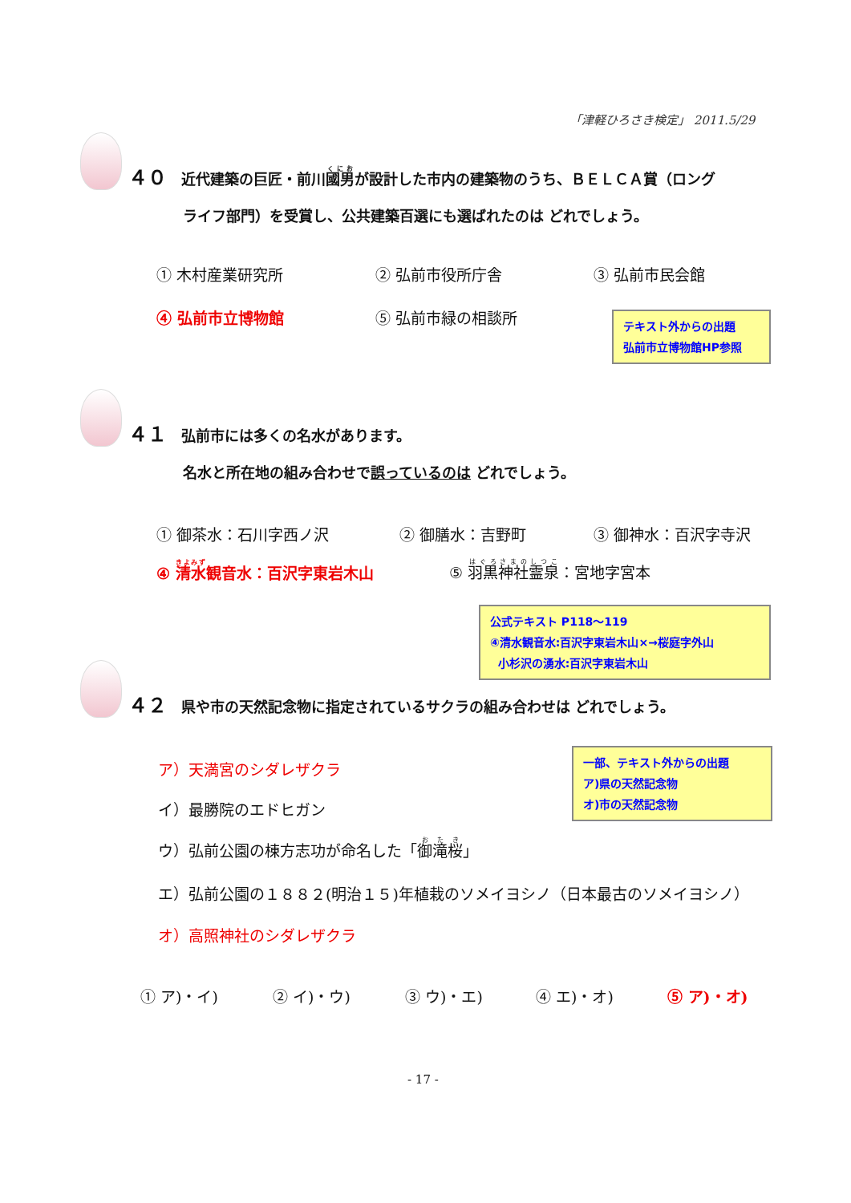「津軽ひろさき検定」 2011.5/29
４０ 近代建築の巨匠・前川國男が設計した市内の建築物のうち、ＢＥＬＣＡ賞（ロング
ライフ部門）を受賞し、公共建築百選にも選ばれたのは どれでしょう。
① 木村産業研究所 ② 弘前市役所庁舎 ③ 弘前市民会館
④ 弘前市立博物館 ⑤ 弘前市緑の相談所
テキスト外からの出題
弘前市立博物館HP参照
４１ 弘前市には多くの名水があります。
名水と所在地の組み合わせで誤っているのは どれでしょう。
① 御茶水：石川字西ノ沢 ② 御膳水：吉野町 ③ 御神水：百沢字寺沢
④ 清水観音水：百沢字東岩木山 ⑤ 羽黒神社霊泉：宮地字宮本
公式テキスト P118～119
④清水観音水:百沢字東岩木山×→桜庭字外山
小杉沢の湧水:百沢字東岩木山
４２ 県や市の天然記念物に指定されているサクラの組み合わせは どれでしょう。
一部、テキスト外からの出題
ア)県の天然記念物
オ)市の天然記念物
ア）天満宮のシダレザクラ
イ）最勝院のエドヒガン
ウ）弘前公園の棟方志功が命名した「御滝桜」
エ）弘前公園の１８８２(明治１５)年植栽のソメイヨシノ（日本最古のソメイヨシノ）
オ）高照神社のシダレザクラ
① ア)・イ) ② イ)・ウ) ③ ウ)・エ) ④ エ)・オ) ⑤ ア)・オ)
- 17 -